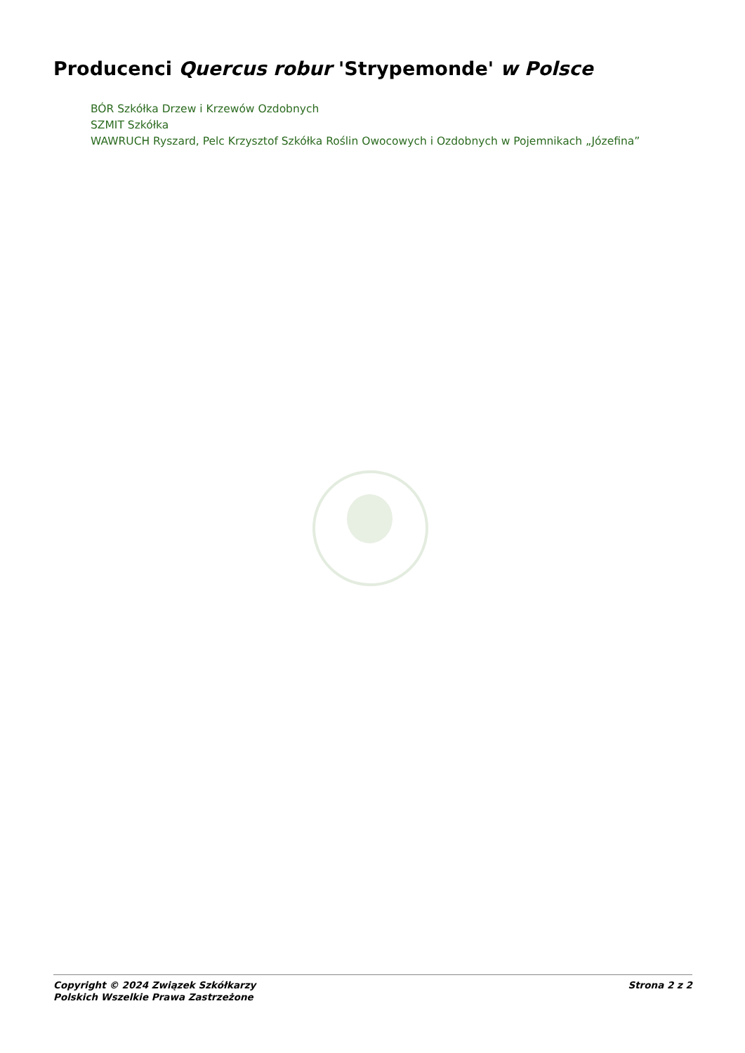Producenci Quercus robur 'Strypemonde' w Polsce
BÓR Szkółka Drzew i Krzewów Ozdobnych
SZMIT Szkółka
WAWRUCH Ryszard, Pelc Krzysztof Szkółka Roślin Owocowych i Ozdobnych w Pojemnikach „Józefina”
Copyright © 2024 Związek Szkółkarzy
Polskich Wszelkie Prawa Zastrzeżone
Strona 2 z 2